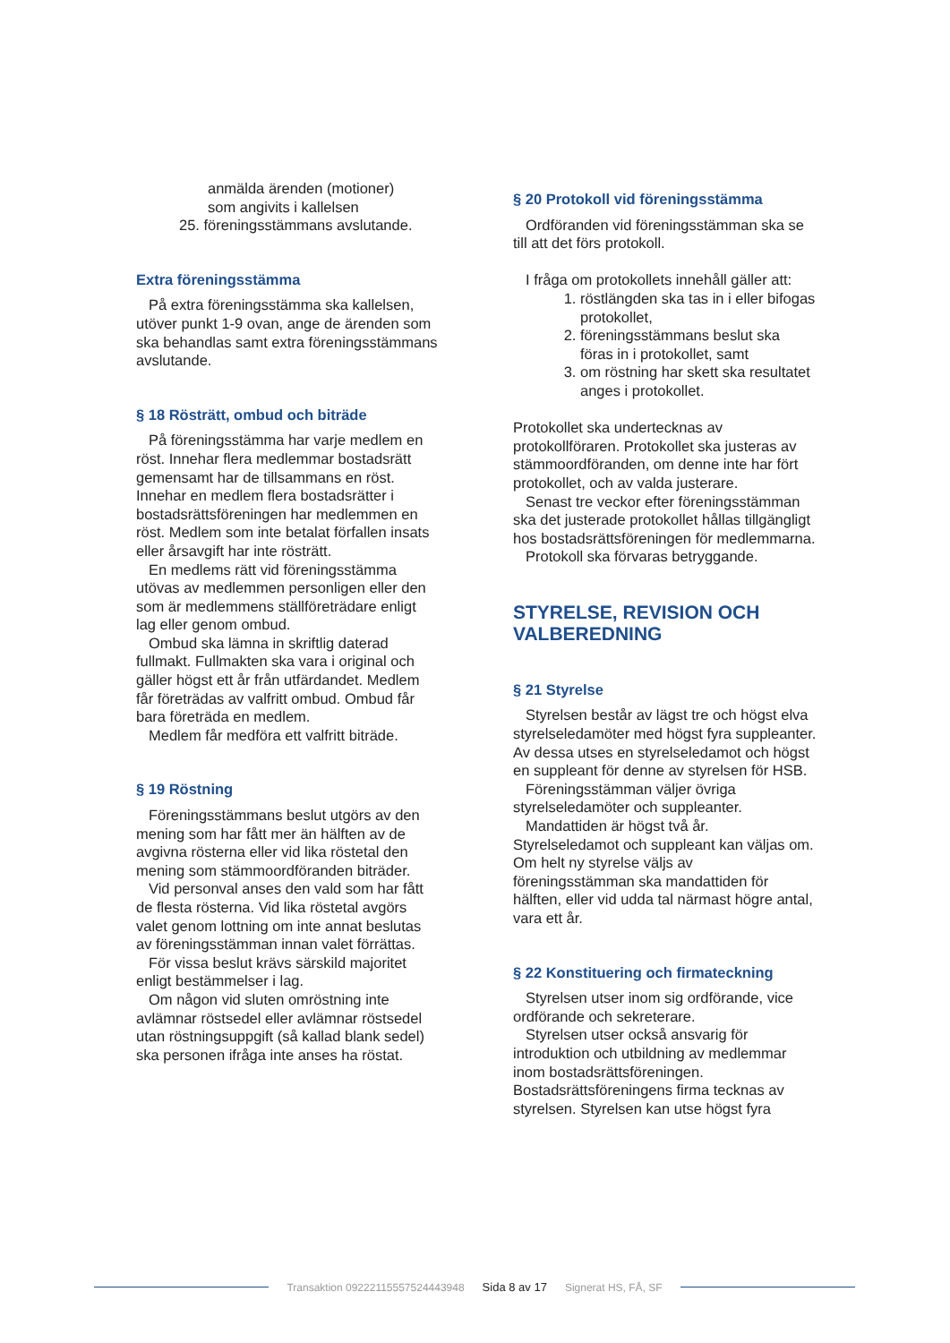anmälda ärenden (motioner)
som angivits i kallelsen
25. föreningsstämmans avslutande.
Extra föreningsstämma
På extra föreningsstämma ska kallelsen, utöver punkt 1-9 ovan, ange de ärenden som ska behandlas samt extra föreningsstämmans avslutande.
§ 18 Rösträtt, ombud och biträde
På föreningsstämma har varje medlem en röst. Innehar flera medlemmar bostadsrätt gemensamt har de tillsammans en röst. Innehar en medlem flera bostadsrätter i bostadsrättsföreningen har medlemmen en röst. Medlem som inte betalat förfallen insats eller årsavgift har inte rösträtt.
En medlems rätt vid föreningsstämma utövas av medlemmen personligen eller den som är medlemmens ställföreträdare enligt lag eller genom ombud.
Ombud ska lämna in skriftlig daterad fullmakt. Fullmakten ska vara i original och gäller högst ett år från utfärdandet. Medlem får företrädas av valfritt ombud. Ombud får bara företräda en medlem.
Medlem får medföra ett valfritt biträde.
§ 19 Röstning
Föreningsstämmans beslut utgörs av den mening som har fått mer än hälften av de avgivna rösterna eller vid lika röstetal den mening som stämmoordföranden biträder.
Vid personval anses den vald som har fått de flesta rösterna. Vid lika röstetal avgörs valet genom lottning om inte annat beslutas av föreningsstämman innan valet förrättas.
För vissa beslut krävs särskild majoritet enligt bestämmelser i lag.
Om någon vid sluten omröstning inte avlämnar röstsedel eller avlämnar röstsedel utan röstningsuppgift (så kallad blank sedel) ska personen ifråga inte anses ha röstat.
§ 20 Protokoll vid föreningsstämma
Ordföranden vid föreningsstämman ska se till att det förs protokoll.
I fråga om protokollets innehåll gäller att:
1. röstlängden ska tas in i eller bifogas protokollet,
2. föreningsstämmans beslut ska föras in i protokollet, samt
3. om röstning har skett ska resultatet anges i protokollet.
Protokollet ska undertecknas av protokollföraren. Protokollet ska justeras av stämmoordföranden, om denne inte har fört protokollet, och av valda justerare.
Senast tre veckor efter föreningsstämman ska det justerade protokollet hållas tillgängligt hos bostadsrättsföreningen för medlemmarna.
Protokoll ska förvaras betryggande.
STYRELSE, REVISION OCH VALBEREDNING
§ 21 Styrelse
Styrelsen består av lägst tre och högst elva styrelseledamöter med högst fyra suppleanter. Av dessa utses en styrelseledamot och högst en suppleant för denne av styrelsen för HSB.
Föreningsstämman väljer övriga styrelseledamöter och suppleanter.
Mandattiden är högst två år. Styrelseledamot och suppleant kan väljas om. Om helt ny styrelse väljs av föreningsstämman ska mandattiden för hälften, eller vid udda tal närmast högre antal, vara ett år.
§ 22 Konstituering och firmateckning
Styrelsen utser inom sig ordförande, vice ordförande och sekreterare.
Styrelsen utser också ansvarig för introduktion och utbildning av medlemmar inom bostadsrättsföreningen. Bostadsrättsföreningens firma tecknas av styrelsen. Styrelsen kan utse högst fyra
Transaktion 09222115557524443948 Sida 8 av 17 Signerat HS, FÅ, SF